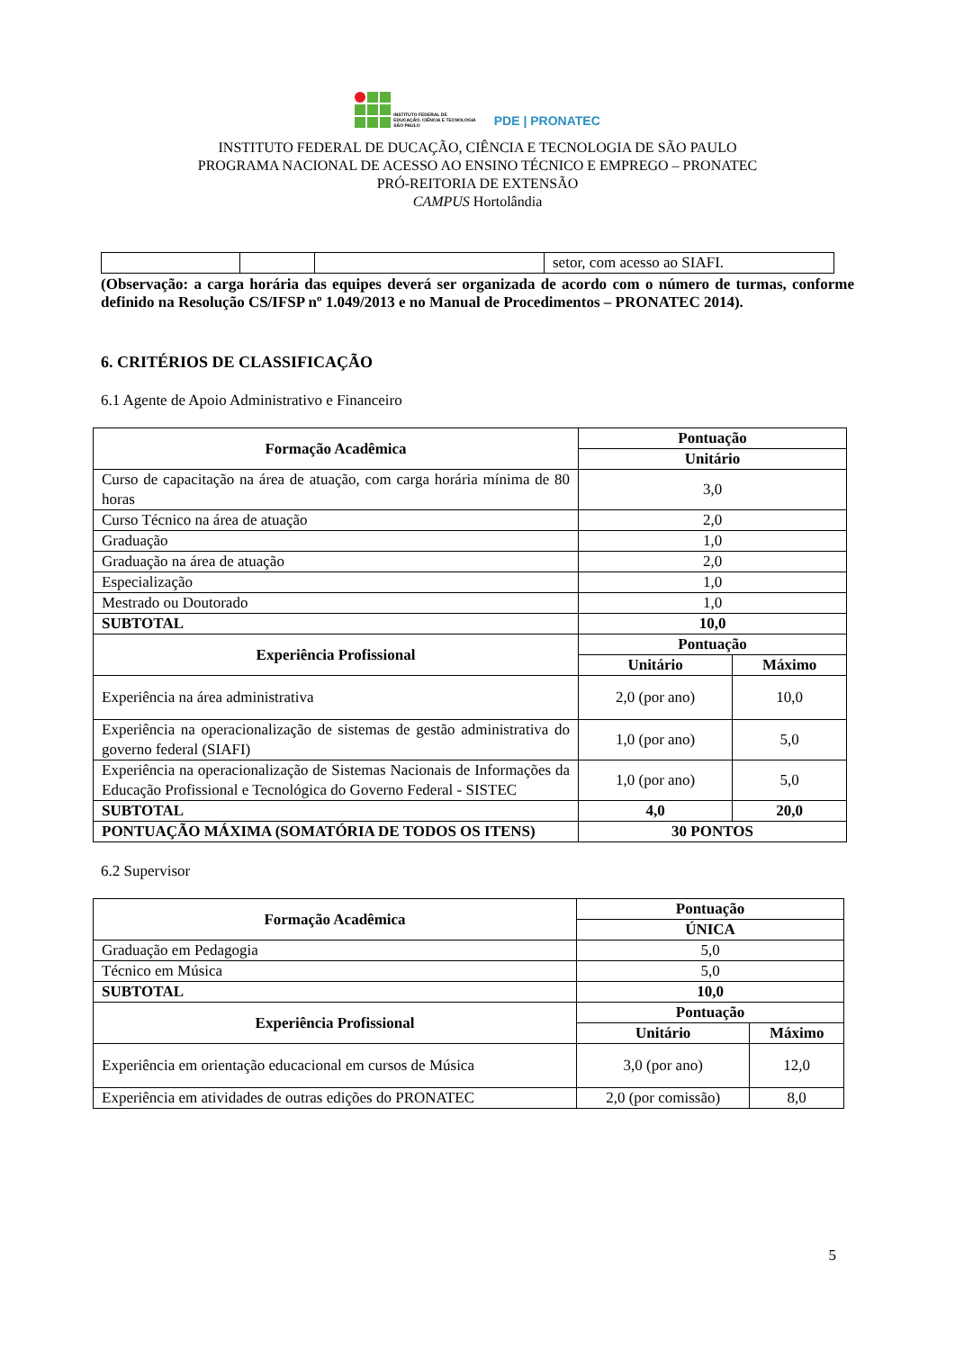INSTITUTO FEDERAL DE
EDUCAÇÃO, CIÊNCIA E TECNOLOGIA
SÃO PAULO
PDE | PRONATEC
INSTITUTO FEDERAL DE DUCAÇÃO, CIÊNCIA E TECNOLOGIA DE SÃO PAULO
PROGRAMA NACIONAL DE ACESSO AO ENSINO TÉCNICO E EMPREGO – PRONATEC
PRÓ-REITORIA DE EXTENSÃO
CAMPUS Hortolândia
| | | | setor, com acesso ao SIAFI. |
(Observação: a carga horária das equipes deverá ser organizada de acordo com o número de turmas, conforme definido na Resolução CS/IFSP nº 1.049/2013 e no Manual de Procedimentos – PRONATEC 2014).
6. CRITÉRIOS DE CLASSIFICAÇÃO
6.1 Agente de Apoio Administrativo e Financeiro
| Formação Acadêmica | Pontuação | |
| --- | --- | --- |
| | Unitário | |
| Curso de capacitação na área de atuação, com carga horária mínima de 80 horas | 3,0 | |
| Curso Técnico na área de atuação | 2,0 | |
| Graduação | 1,0 | |
| Graduação na área de atuação | 2,0 | |
| Especialização | 1,0 | |
| Mestrado ou Doutorado | 1,0 | |
| SUBTOTAL | 10,0 | |
| Experiência Profissional | Pontuação | |
| | Unitário | Máximo |
| Experiência na área administrativa | 2,0 (por ano) | 10,0 |
| Experiência na operacionalização de sistemas de gestão administrativa do governo federal (SIAFI) | 1,0 (por ano) | 5,0 |
| Experiência na operacionalização de Sistemas Nacionais de Informações da Educação Profissional e Tecnológica do Governo Federal - SISTEC | 1,0 (por ano) | 5,0 |
| SUBTOTAL | 4,0 | 20,0 |
| PONTUAÇÃO MÁXIMA (SOMATÓRIA DE TODOS OS ITENS) | 30 PONTOS | |
6.2 Supervisor
| Formação Acadêmica | Pontuação | |
| --- | --- | --- |
| | ÚNICA | |
| Graduação em Pedagogia | 5,0 | |
| Técnico em Música | 5,0 | |
| SUBTOTAL | 10,0 | |
| Experiência Profissional | Pontuação | |
| | Unitário | Máximo |
| Experiência em orientação educacional em cursos de Música | 3,0 (por ano) | 12,0 |
| Experiência em atividades de outras edições do PRONATEC | 2,0 (por comissão) | 8,0 |
5